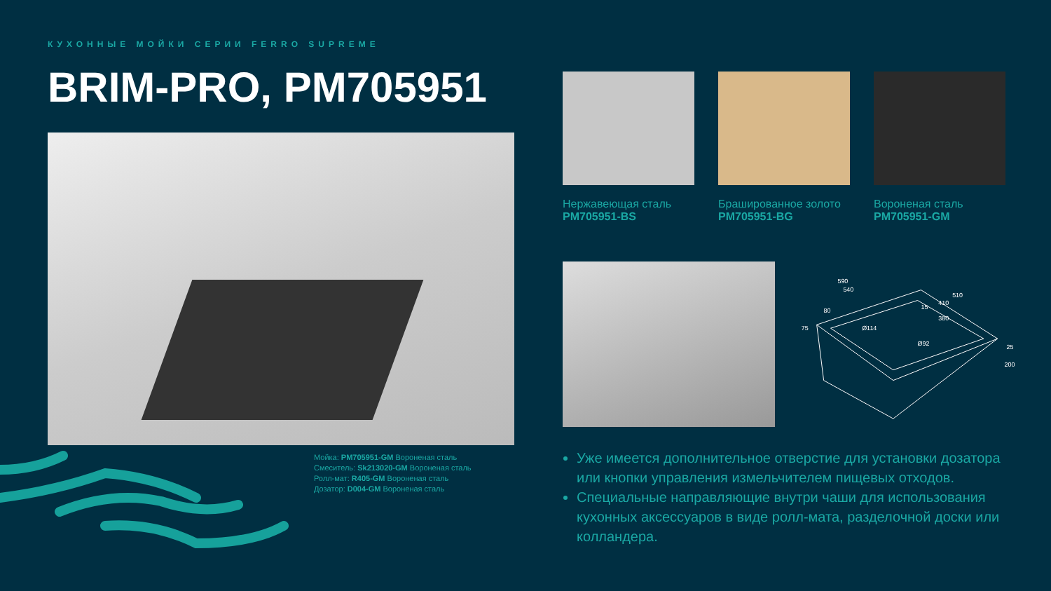КУХОННЫЕ МОЙКИ СЕРИИ FERRO SUPREME
BRIM-PRO, PM705951
Мойка: PM705951-GM Вороненая сталь
Смеситель: Sk213020-GM Вороненая сталь
Ролл-мат: R405-GM Вороненая сталь
Дозатор: D004-GM Вороненая сталь
Нержавеющая сталь
PM705951-BS
Брашированное золото
PM705951-BG
Вороненая сталь
PM705951-GM
590
540
510
410
380
80
75
15
Ø114
Ø92
25
200
Уже имеется дополнительное отверстие для установки дозатора или кнопки управления измельчителем пищевых отходов.
Специальные направляющие внутри чаши для использования кухонных аксессуаров в виде ролл-мата, разделочной доски или колландера.